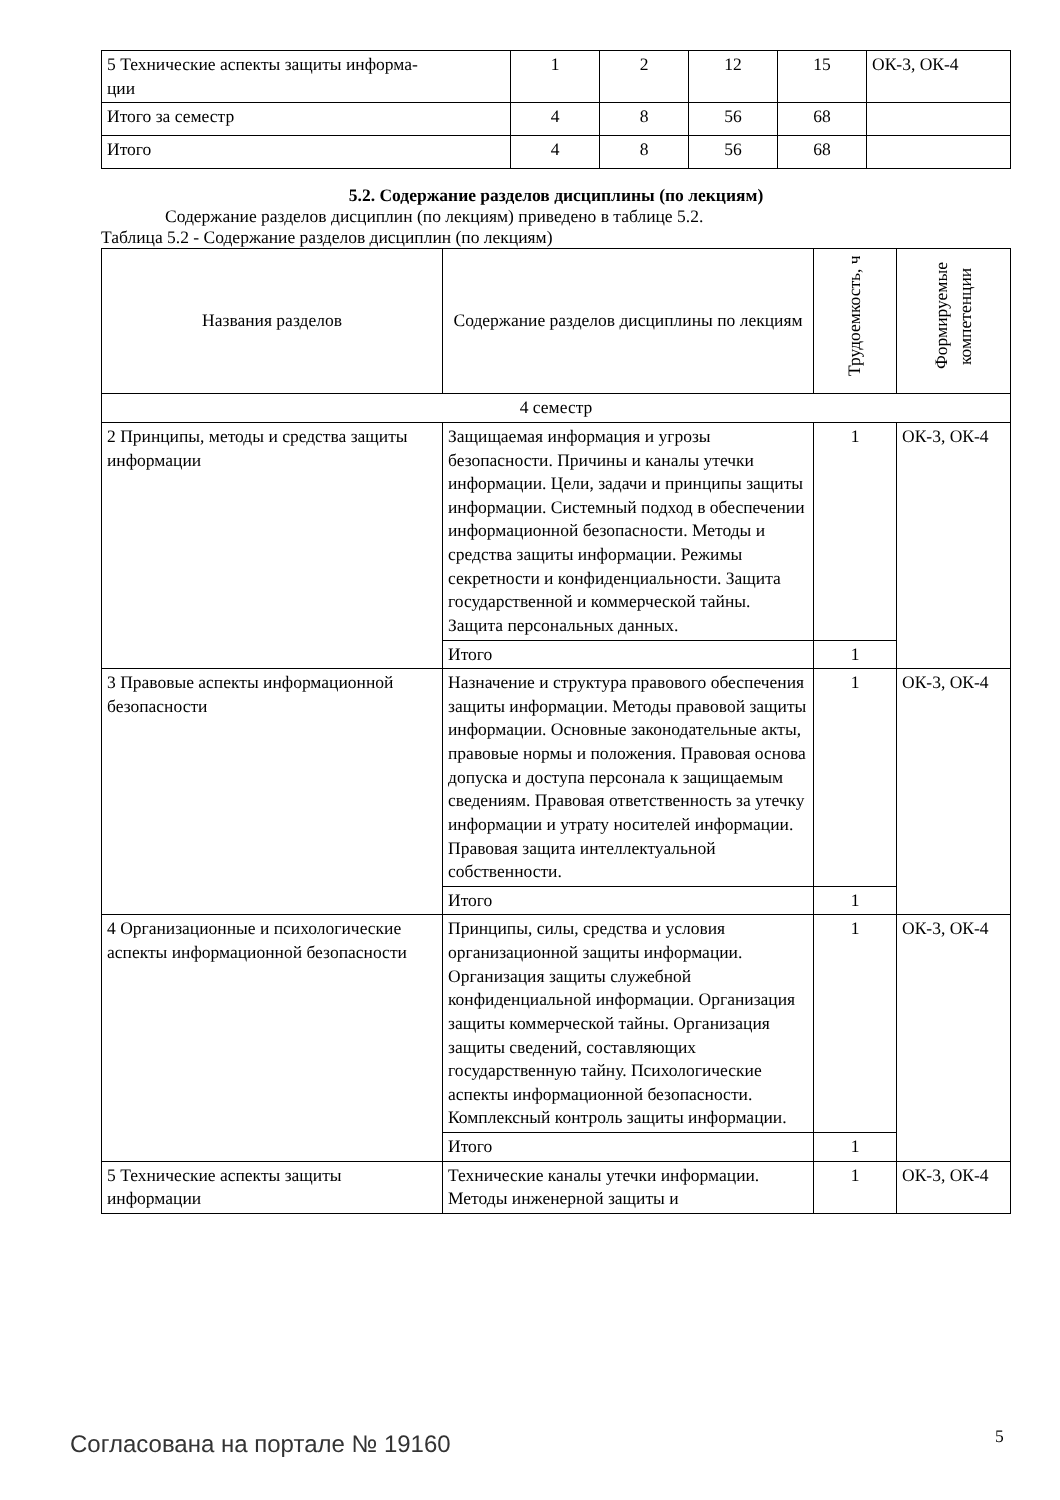| 5 Технические аспекты защиты информа- ции | 1 | 2 | 12 | 15 | ОК-3, ОК-4 |
| Итого за семестр | 4 | 8 | 56 | 68 | |
| Итого | 4 | 8 | 56 | 68 | |
5.2. Содержание разделов дисциплины (по лекциям)
Содержание разделов дисциплин (по лекциям) приведено в таблице 5.2.
Таблица 5.2 - Содержание разделов дисциплин (по лекциям)
| Названия разделов | Содержание разделов дисциплины по лекциям | Трудоемкость, ч | Формируемые компетенции |
| --- | --- | --- | --- |
| 4 семестр | | | |
| 2 Принципы, методы и средства защиты информации | Защищаемая информация и угрозы безопасности. Причины и каналы утечки информации. Цели, задачи и принципы защиты информации. Системный подход в обеспечении информационной безопасности. Методы и средства защиты информации. Режимы секретности и конфиденциальности. Защита государственной и коммерческой тайны. Защита персональных данных. | 1 | ОК-3, ОК-4 |
| | Итого | 1 | |
| 3 Правовые аспекты информационной безопасности | Назначение и структура правового обеспечения защиты информации. Методы правовой защиты информации. Основные законодательные акты, правовые нормы и положения. Правовая основа допуска и доступа персонала к защищаемым сведениям. Правовая ответственность за утечку информации и утрату носителей информации. Правовая защита интеллектуальной собственности. | 1 | ОК-3, ОК-4 |
| | Итого | 1 | |
| 4 Организационные и психологические аспекты информационной безопасности | Принципы, силы, средства и условия организационной защиты информации. Организация защиты служебной конфиденциальной информации. Организация защиты коммерческой тайны. Организация защиты сведений, составляющих государственную тайну. Психологические аспекты информационной безопасности. Комплексный контроль защиты информации. | 1 | ОК-3, ОК-4 |
| | Итого | 1 | |
| 5 Технические аспекты защиты информации | Технические каналы утечки информации. Методы инженерной защиты и | 1 | ОК-3, ОК-4 |
Согласована на портале № 19160 5